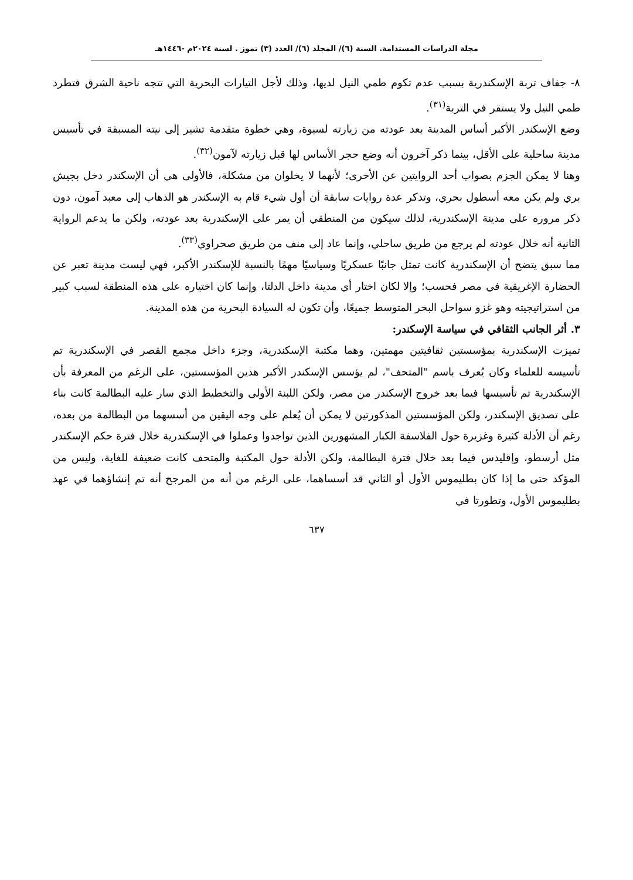مجلة الدراسات المستدامة. السنة (٦)/ المجلد (٦)/ العدد (٣) تموز . لسنة ٢٠٢٤م -١٤٤٦هـ
٨- جفاف تربة الإسكندرية بسبب عدم تكوم طمي النيل لديها، وذلك لأجل التيارات البحرية التي تتجه ناحية الشرق فتطرد طمي النيل ولا يستقر في التربة<sup>(٣١)</sup>.
وضع الإسكندر الأكبر أساس المدينة بعد عودته من زيارته لسيوة، وهي خطوة متقدمة تشير إلى نيته المسبقة في تأسيس مدينة ساحلية على الأقل، بينما ذكر آخرون أنه وضع حجر الأساس لها قبل زيارته لآمون<sup>(٣٢)</sup>.
وهنا لا يمكن الجزم بصواب أحد الروايتين عن الأخرى؛ لأنهما لا يخلوان من مشكلة، فالأولى هي أن الإسكندر دخل بجيش بري ولم يكن معه أسطول بحري، وتذكر عدة روايات سابقة أن أول شيء قام به الإسكندر هو الذهاب إلى معبد آمون، دون ذكر مروره على مدينة الإسكندرية، لذلك سيكون من المنطقي أن يمر على الإسكندرية بعد عودته، ولكن ما يدعم الرواية الثانية أنه خلال عودته لم يرجع من طريق ساحلي، وإنما عاد إلى منف من طريق صحراوي<sup>(٣٣)</sup>.
مما سبق يتضح أن الإسكندرية كانت تمثل جانبًا عسكريًا وسياسيًا مهمًا بالنسبة للإسكندر الأكبر، فهي ليست مدينة تعبر عن الحضارة الإغريقية في مصر فحسب؛ وإلا لكان اختار أي مدينة داخل الدلتا، وإنما كان اختياره على هذه المنطقة لسبب كبير من استراتيجيته وهو غزو سواحل البحر المتوسط جميعًا، وأن تكون له السيادة البحرية من هذه المدينة.
٣. أثر الجانب الثقافي في سياسة الإسكندر:
تميزت الإسكندرية بمؤسستين ثقافيتين مهمتين، وهما مكتبة الإسكندرية، وجزء داخل مجمع القصر في الإسكندرية تم تأسيسه للعلماء وكان يُعرف باسم "المتحف"، لم يؤسس الإسكندر الأكبر هذين المؤسستين، على الرغم من المعرفة بأن الإسكندرية تم تأسيسها فيما بعد خروج الإسكندر من مصر، ولكن اللبنة الأولى والتخطيط الذي سار عليه البطالمة كانت بناء على تصديق الإسكندر، ولكن المؤسستين المذكورتين لا يمكن أن يُعلم على وجه اليقين من أسسهما من البطالمة من بعده، رغم أن الأدلة كثيرة وغزيرة حول الفلاسفة الكبار المشهورين الذين تواجدوا وعملوا في الإسكندرية خلال فترة حكم الإسكندر مثل أرسطو، وإقليدس فيما بعد خلال فترة البطالمة، ولكن الأدلة حول المكتبة والمتحف كانت ضعيفة للغاية، وليس من المؤكد حتى ما إذا كان بطليموس الأول أو الثاني قد أسساهما، على الرغم من أنه من المرجح أنه تم إنشاؤهما في عهد بطليموس الأول، وتطورتا في
٦٣٧